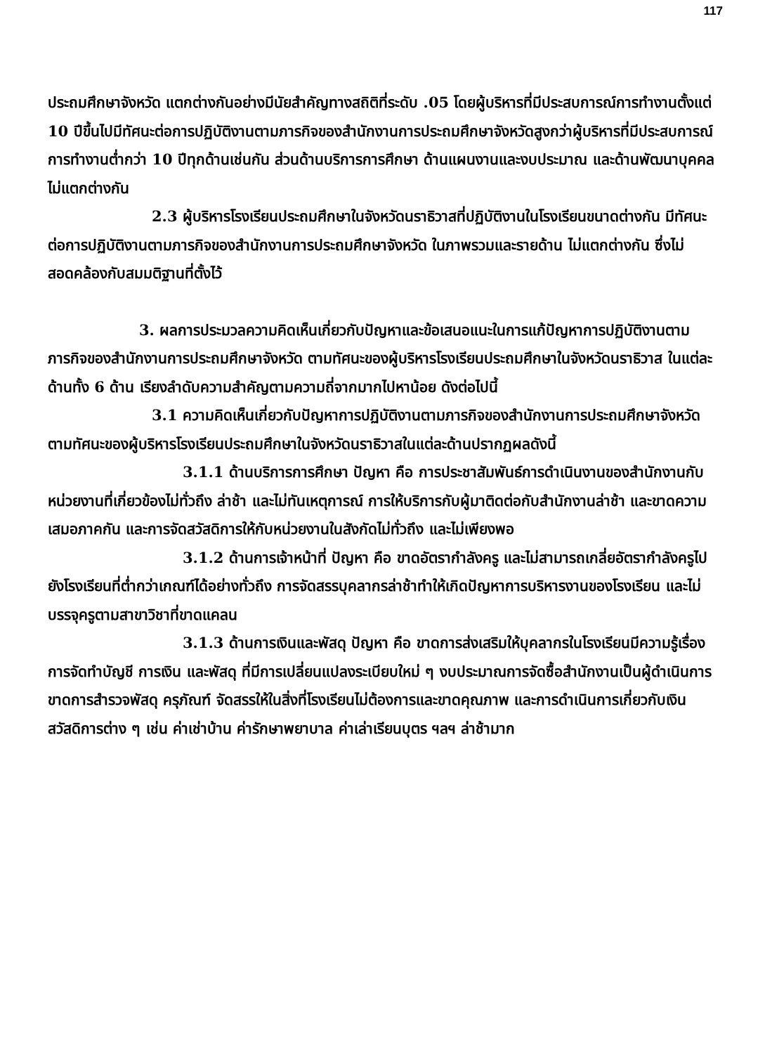117
ประถมศึกษาจังหวัด แตกต่างกันอย่างมีนัยสำคัญทางสถิติที่ระดับ .05 โดยผู้บริหารที่มีประสบการณ์การทำงานตั้งแต่ 10 ปีขึ้นไปมีทัศนะต่อการปฏิบัติงานตามภารกิจของสำนักงานการประถมศึกษาจังหวัดสูงกว่าผู้บริหารที่มีประสบการณ์การทำงานต่ำกว่า 10 ปีทุกด้านเช่นกัน ส่วนด้านบริการการศึกษา ด้านแผนงานและงบประมาณ และด้านพัฒนาบุคคล ไม่แตกต่างกัน
2.3 ผู้บริหารโรงเรียนประถมศึกษาในจังหวัดนราธิวาสที่ปฏิบัติงานในโรงเรียนขนาดต่างกัน มีทัศนะต่อการปฏิบัติงานตามภารกิจของสำนักงานการประถมศึกษาจังหวัด ในภาพรวมและรายด้าน ไม่แตกต่างกัน ซึ่งไม่สอดคล้องกับสมมติฐานที่ตั้งไว้
3. ผลการประมวลความคิดเห็นเกี่ยวกับปัญหาและข้อเสนอแนะในการแก้ปัญหาการปฏิบัติงานตามภารกิจของสำนักงานการประถมศึกษาจังหวัด ตามทัศนะของผู้บริหารโรงเรียนประถมศึกษาในจังหวัดนราธิวาส ในแต่ละด้านทั้ง 6 ด้าน เรียงลำดับความสำคัญตามความถี่จากมากไปหาน้อย ดังต่อไปนี้
3.1 ความคิดเห็นเกี่ยวกับปัญหาการปฏิบัติงานตามภารกิจของสำนักงานการประถมศึกษาจังหวัด ตามทัศนะของผู้บริหารโรงเรียนประถมศึกษาในจังหวัดนราธิวาสในแต่ละด้านปรากฏผลดังนี้
3.1.1 ด้านบริการการศึกษา ปัญหา คือ การประชาสัมพันธ์การดำเนินงานของสำนักงานกับหน่วยงานที่เกี่ยวข้องไม่ทั่วถึง ล่าช้า และไม่ทันเหตุการณ์ การให้บริการกับผู้มาติดต่อกับสำนักงานล่าช้า และขาดความเสมอภาคกัน และการจัดสวัสดิการให้กับหน่วยงานในสังกัดไม่ทั่วถึง และไม่เพียงพอ
3.1.2 ด้านการเจ้าหน้าที่ ปัญหา คือ ขาดอัตรากำลังครู และไม่สามารถเกลี่ยอัตรากำลังครูไปยังโรงเรียนที่ต่ำกว่าเกณฑ์ได้อย่างทั่วถึง การจัดสรรบุคลากรล่าช้าทำให้เกิดปัญหาการบริหารงานของโรงเรียน และไม่บรรจุครูตามสาขาวิชาที่ขาดแคลน
3.1.3 ด้านการเงินและพัสดุ ปัญหา คือ ขาดการส่งเสริมให้บุคลากรในโรงเรียนมีความรู้เรื่องการจัดทำบัญชี การเงิน และพัสดุ ที่มีการเปลี่ยนแปลงระเบียบใหม่ ๆ งบประมาณการจัดซื้อสำนักงานเป็นผู้ดำเนินการ ขาดการสำรวจพัสดุ ครุภัณฑ์ จัดสรรให้ในสิ่งที่โรงเรียนไม่ต้องการและขาดคุณภาพ และการดำเนินการเกี่ยวกับเงินสวัสดิการต่าง ๆ เช่น ค่าเช่าบ้าน ค่ารักษาพยาบาล ค่าเล่าเรียนบุตร ฯลฯ ล่าช้ามาก